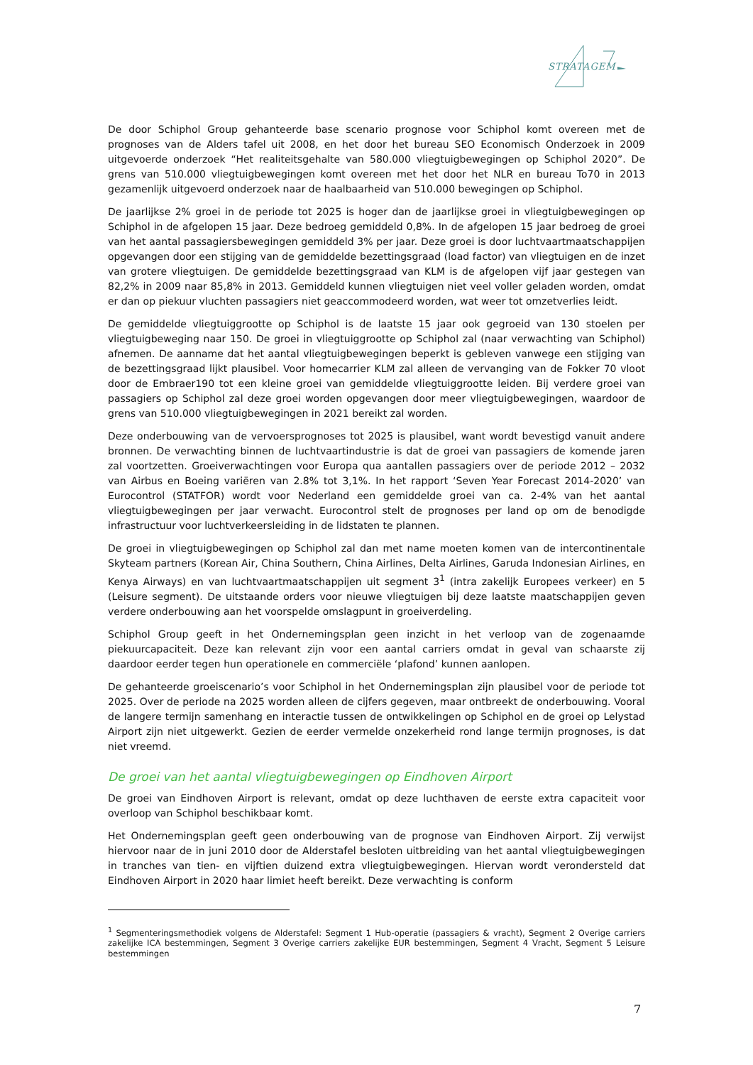STRATAGEM
De door Schiphol Group gehanteerde base scenario prognose voor Schiphol komt overeen met de prognoses van de Alders tafel uit 2008, en het door het bureau SEO Economisch Onderzoek in 2009 uitgevoerde onderzoek “Het realiteitsgehalte van 580.000 vliegtuigbewegingen op Schiphol 2020”. De grens van 510.000 vliegtuigbewegingen komt overeen met het door het NLR en bureau To70 in 2013 gezamenlijk uitgevoerd onderzoek naar de haalbaarheid van 510.000 bewegingen op Schiphol.
De jaarlijkse 2% groei in de periode tot 2025 is hoger dan de jaarlijkse groei in vliegtuigbewegingen op Schiphol in de afgelopen 15 jaar. Deze bedroeg gemiddeld 0,8%. In de afgelopen 15 jaar bedroeg de groei van het aantal passagiersbewegingen gemiddeld 3% per jaar. Deze groei is door luchtvaartmaatschappijen opgevangen door een stijging van de gemiddelde bezettingsgraad (load factor) van vliegtuigen en de inzet van grotere vliegtuigen. De gemiddelde bezettingsgraad van KLM is de afgelopen vijf jaar gestegen van 82,2% in 2009 naar 85,8% in 2013. Gemiddeld kunnen vliegtuigen niet veel voller geladen worden, omdat er dan op piekuur vluchten passagiers niet geaccommodeerd worden, wat weer tot omzetverlies leidt.
De gemiddelde vliegtuiggrootte op Schiphol is de laatste 15 jaar ook gegroeid van 130 stoelen per vliegtuigbeweging naar 150. De groei in vliegtuiggrootte op Schiphol zal (naar verwachting van Schiphol) afnemen. De aanname dat het aantal vliegtuigbewegingen beperkt is gebleven vanwege een stijging van de bezettingsgraad lijkt plausibel. Voor homecarrier KLM zal alleen de vervanging van de Fokker 70 vloot door de Embraer190 tot een kleine groei van gemiddelde vliegtuiggrootte leiden. Bij verdere groei van passagiers op Schiphol zal deze groei worden opgevangen door meer vliegtuigbewegingen, waardoor de grens van 510.000 vliegtuigbewegingen in 2021 bereikt zal worden.
Deze onderbouwing van de vervoersprognoses tot 2025 is plausibel, want wordt bevestigd vanuit andere bronnen. De verwachting binnen de luchtvaartindustrie is dat de groei van passagiers de komende jaren zal voortzetten. Groeiverwachtingen voor Europa qua aantallen passagiers over de periode 2012 – 2032 van Airbus en Boeing variëren van 2.8% tot 3,1%. In het rapport ‘Seven Year Forecast 2014-2020’ van Eurocontrol (STATFOR) wordt voor Nederland een gemiddelde groei van ca. 2-4% van het aantal vliegtuigbewegingen per jaar verwacht. Eurocontrol stelt de prognoses per land op om de benodigde infrastructuur voor luchtverkeersleiding in de lidstaten te plannen.
De groei in vliegtuigbewegingen op Schiphol zal dan met name moeten komen van de intercontinentale Skyteam partners (Korean Air, China Southern, China Airlines, Delta Airlines, Garuda Indonesian Airlines, en Kenya Airways) en van luchtvaartmaatschappijen uit segment 3<sup>1</sup> (intra zakelijk Europees verkeer) en 5 (Leisure segment). De uitstaande orders voor nieuwe vliegtuigen bij deze laatste maatschappijen geven verdere onderbouwing aan het voorspelde omslagpunt in groeiverdeling.
Schiphol Group geeft in het Ondernemingsplan geen inzicht in het verloop van de zogenaamde piekuurcapaciteit. Deze kan relevant zijn voor een aantal carriers omdat in geval van schaarste zij daardoor eerder tegen hun operationele en commerciële ‘plafond’ kunnen aanlopen.
De gehanteerde groeiscenario’s voor Schiphol in het Ondernemingsplan zijn plausibel voor de periode tot 2025. Over de periode na 2025 worden alleen de cijfers gegeven, maar ontbreekt de onderbouwing. Vooral de langere termijn samenhang en interactie tussen de ontwikkelingen op Schiphol en de groei op Lelystad Airport zijn niet uitgewerkt. Gezien de eerder vermelde onzekerheid rond lange termijn prognoses, is dat niet vreemd.
De groei van het aantal vliegtuigbewegingen op Eindhoven Airport
De groei van Eindhoven Airport is relevant, omdat op deze luchthaven de eerste extra capaciteit voor overloop van Schiphol beschikbaar komt.
Het Ondernemingsplan geeft geen onderbouwing van de prognose van Eindhoven Airport. Zij verwijst hiervoor naar de in juni 2010 door de Alderstafel besloten uitbreiding van het aantal vliegtuigbewegingen in tranches van tien- en vijftien duizend extra vliegtuigbewegingen. Hiervan wordt verondersteld dat Eindhoven Airport in 2020 haar limiet heeft bereikt. Deze verwachting is conform
<sup>1</sup> Segmenteringsmethodiek volgens de Alderstafel: Segment 1 Hub-operatie (passagiers & vracht), Segment 2 Overige carriers zakelijke ICA bestemmingen, Segment 3 Overige carriers zakelijke EUR bestemmingen, Segment 4 Vracht, Segment 5 Leisure bestemmingen
7